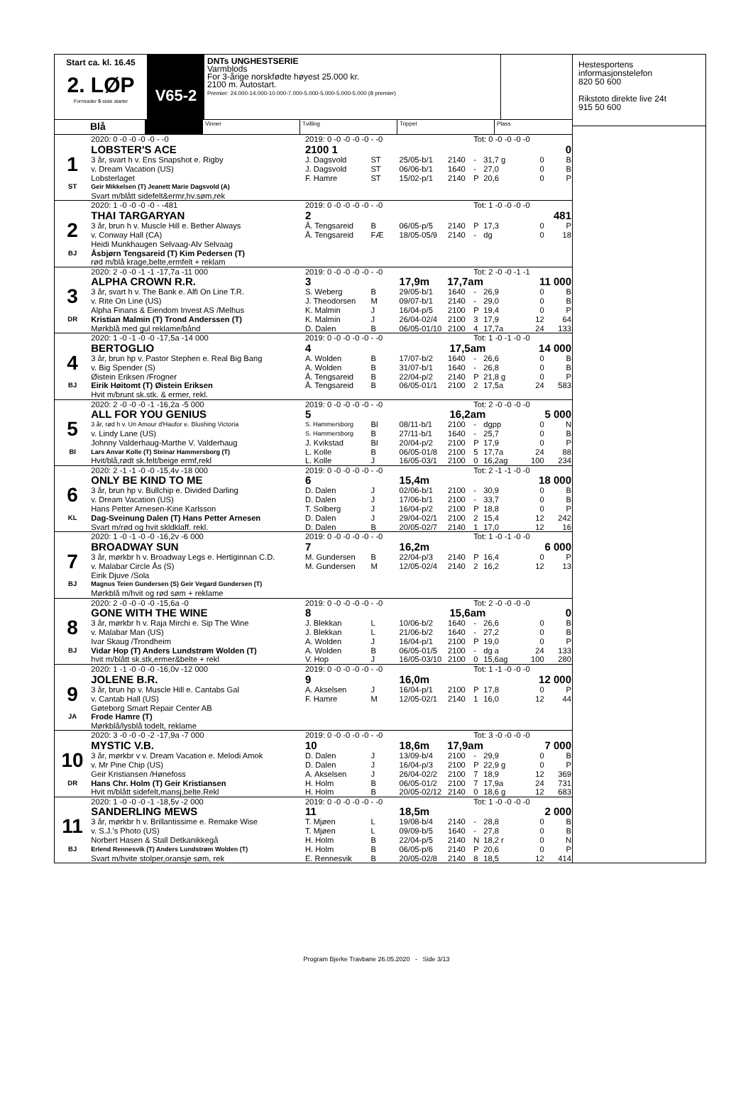Start ca. kl. 16.45
2. LØP
Formrader 5 siste starter
V65-2
DNTs UNGHESTSERIE
Varmblods
For 3-årige norskfødte høyest 25.000 kr.
2100 m. Autostart.
Premier: 24.000-14.000-10.000-7.000-5.000-5.000-5.000-5.000 (8 premier)
Blå
Vinner Tvilling Trippel Plass
| | 2020: 0 -0 -0 -0 -0 - -0 | 2019: 0 -0 -0 -0 -0 - -0 | | | | Tot: 0 -0 -0 -0 -0 | | | |
| | LOBSTER'S ACE | 2100 1 | | | | | | 0 | |
| 1 | 3 år, svart h v. Ens Snapshot e. Rigby | J. Dagsvold | ST | 25/05-b/1 | 2140 | - | 31,7 g | 0 | B |
| | v. Dream Vacation (US) | J. Dagsvold | ST | 06/06-b/1 | 1640 | - | 27,0 | 0 | B |
| | Lobsterlaget | F. Hamre | ST | 15/02-p/1 | 2140 | P | 20,6 | 0 | P |
| ST | Geir Mikkelsen (T) Jeanett Marie Dagsvold (A) | | | | | | | | |
| | Svart m/blått sidefelt&ermr,hv.søm,rek | | | | | | | | |
| | 2020: 1 -0 -0 -0 -0 - -481 | 2019: 0 -0 -0 -0 -0 - -0 | | | | Tot: 1 -0 -0 -0 -0 | | | |
| | THAI TARGARYAN | 2 | | | | | | 481 | |
| 2 | 3 år, brun h v. Muscle Hill e. Bether Always | Å. Tengsareid | B | 06/05-p/5 | 2140 | P | 17,3 | 0 | P |
| | v. Conway Hall (CA) | Å. Tengsareid | FÆ | 18/05-05/9 | 2140 | - | dg | 0 | 18 |
| | Heidi Munkhaugen Selvaag-Alv Selvaag | | | | | | | | |
| BJ | Åsbjørn Tengsareid (T) Kim Pedersen (T) | | | | | | | | |
| | rød m/blå krage,belte,ermfelt + reklam | | | | | | | | |
| | 2020: 2 -0 -0 -1 -1 -17,7a -11 000 | 2019: 0 -0 -0 -0 -0 - -0 | | | | Tot: 2 -0 -0 -1 -1 | | | |
| | ALPHA CROWN R.R. | 3 | | 17,9m 17,7am | | | | 11 000 | |
| 3 | 3 år, svart h v. The Bank e. Alfi On Line T.R. | S. Weberg | B | 29/05-b/1 | 1640 | - | 26,9 | 0 | B |
| | v. Rite On Line (US) | J. Theodorsen | M | 09/07-b/1 | 2140 | - | 29,0 | 0 | B |
| | Alpha Finans & Eiendom Invest AS /Melhus | K. Malmin | J | 16/04-p/5 | 2100 | P | 19,4 | 0 | P |
| DR | Kristian Malmin (T) Trond Anderssen (T) | K. Malmin | J | 26/04-02/4 | 2100 | 3 | 17,9 | 12 | 64 |
| | Mørkblå med gul reklame/bånd | D. Dalen | B | 06/05-01/10 | 2100 | 4 | 17,7a | 24 | 133 |
| | 2020: 1 -0 -1 -0 -0 -17,5a -14 000 | 2019: 0 -0 -0 -0 -0 - -0 | | | | Tot: 1 -0 -1 -0 -0 | | | |
| | BERTOGLIO | 4 | | 17,5am | | | | 14 000 | |
| 4 | 3 år, brun hp v. Pastor Stephen e. Real Big Bang | A. Wolden | B | 17/07-b/2 | 1640 | - | 26,6 | 0 | B |
| | v. Big Spender (S) | A. Wolden | B | 31/07-b/1 | 1640 | - | 26,8 | 0 | B |
| | Øistein Eriksen /Frogner | Å. Tengsareid | B | 22/04-p/2 | 2140 | P | 21,8 g | 0 | P |
| BJ | Eirik Høitomt (T) Øistein Eriksen | Å. Tengsareid | B | 06/05-01/1 | 2100 | 2 | 17,5a | 24 | 583 |
| | Hvit m/brunt sk.stk. & ermer, rekl. | | | | | | | | |
| | 2020: 2 -0 -0 -0 -1 -16,2a -5 000 | 2019: 0 -0 -0 -0 -0 - -0 | | | | Tot: 2 -0 -0 -0 -0 | | | |
| | ALL FOR YOU GENIUS | 5 | | 16,2am | | | | 5 000 | |
| 5 | 3 år, rød h v. Un Amour d'Haufor e. Blushing Victoria | S. Hammersborg | BI | 08/11-b/1 | 2100 | - | dgpp | 0 | N |
| | v. Lindy Lane (US) | S. Hammersborg | B | 27/11-b/1 | 1640 | - | 25,7 | 0 | B |
| | Johnny Valderhaug-Marthe V. Valderhaug | J. Kvikstad | BI | 20/04-p/2 | 2100 | P | 17,9 | 0 | P |
| BI | Lars Anvar Kolle (T) Steinar Hammersborg (T) | L. Kolle | B | 06/05-01/8 | 2100 | 5 | 17,7a | 24 | 88 |
| | Hvit/blå,rødt sk.felt/beige ermf,rekl | L. Kolle | J | 16/05-03/1 | 2100 | 0 | 16,2ag | 100 | 234 |
| | 2020: 2 -1 -1 -0 -0 -15,4v -18 000 | 2019: 0 -0 -0 -0 -0 - -0 | | | | Tot: 2 -1 -1 -0 -0 | | | |
| | ONLY BE KIND TO ME | 6 | | 15,4m | | | | 18 000 | |
| 6 | 3 år, brun hp v. Bullchip e. Divided Darling | D. Dalen | J | 02/06-b/1 | 2100 | - | 30,9 | 0 | B |
| | v. Dream Vacation (US) | D. Dalen | J | 17/06-b/1 | 2100 | - | 33,7 | 0 | B |
| | Hans Petter Arnesen-Kine Karlsson | T. Solberg | J | 16/04-p/2 | 2100 | P | 18,8 | 0 | P |
| KL | Dag-Sveinung Dalen (T) Hans Petter Arnesen | D. Dalen | J | 29/04-02/1 | 2100 | 2 | 15,4 | 12 | 242 |
| | Svart m/rød og hvit skldklaff. rekl. | D. Dalen | B | 20/05-02/7 | 2140 | 1 | 17,0 | 12 | 16 |
| | 2020: 1 -0 -1 -0 -0 -16,2v -6 000 | 2019: 0 -0 -0 -0 -0 - -0 | | | | Tot: 1 -0 -1 -0 -0 | | | |
| | BROADWAY SUN | 7 | | 16,2m | | | | 6 000 | |
| 7 | 3 år, mørkbr h v. Broadway Legs e. Hertiginnan C.D. | M. Gundersen | B | 22/04-p/3 | 2140 | P | 16,4 | 0 | P |
| | v. Malabar Circle Ås (S) | M. Gundersen | M | 12/05-02/4 | 2140 | 2 | 16,2 | 12 | 13 |
| | Eirik Djuve /Sola | | | | | | | | |
| BJ | Magnus Teien Gundersen (S) Geir Vegard Gundersen (T) | | | | | | | | |
| | Mørkblå m/hvit og rød søm + reklame | | | | | | | | |
| | 2020: 2 -0 -0 -0 -0 -15,6a -0 | 2019: 0 -0 -0 -0 -0 - -0 | | | | Tot: 2 -0 -0 -0 -0 | | | |
| | GONE WITH THE WINE | 8 | | 15,6am | | | | 0 | |
| 8 | 3 år, mørkbr h v. Raja Mirchi e. Sip The Wine | J. Blekkan | L | 10/06-b/2 | 1640 | - | 26,6 | 0 | B |
| | v. Malabar Man (US) | J. Blekkan | L | 21/06-b/2 | 1640 | - | 27,2 | 0 | B |
| | Ivar Skaug /Trondheim | A. Wolden | J | 16/04-p/1 | 2100 | P | 19,0 | 0 | P |
| BJ | Vidar Hop (T) Anders Lundstrøm Wolden (T) | A. Wolden | B | 06/05-01/5 | 2100 | - | dg a | 24 | 133 |
| | hvit m/blått sk.stk,ermer&belte + rekl | V. Hop | J | 16/05-03/10 | 2100 | 0 | 15,6ag | 100 | 280 |
| | 2020: 1 -1 -0 -0 -0 -16,0v -12 000 | 2019: 0 -0 -0 -0 -0 - -0 | | | | Tot: 1 -1 -0 -0 -0 | | | |
| | JOLENE B.R. | 9 | | 16,0m | | | | 12 000 | |
| 9 | 3 år, brun hp v. Muscle Hill e. Cantabs Gal | A. Akselsen | J | 16/04-p/1 | 2100 | P | 17,8 | 0 | P |
| | v. Cantab Hall (US) | F. Hamre | M | 12/05-02/1 | 2140 | 1 | 16,0 | 12 | 44 |
| | Gøteborg Smart Repair Center AB | | | | | | | | |
| JA | Frode Hamre (T) | | | | | | | | |
| | Mørkblå/lysblå todelt, reklame | | | | | | | | |
| | 2020: 3 -0 -0 -0 -2 -17,9a -7 000 | 2019: 0 -0 -0 -0 -0 - -0 | | | | Tot: 3 -0 -0 -0 -0 | | | |
| | MYSTIC V.B. | 10 | | 18,6m 17,9am | | | | 7 000 | |
| 10 | 3 år, mørkbr v v. Dream Vacation e. Melodi Amok | D. Dalen | J | 13/09-b/4 | 2100 | - | 29,9 | 0 | B |
| | v. Mr Pine Chip (US) | D. Dalen | J | 16/04-p/3 | 2100 | P | 22,9 g | 0 | P |
| | Geir Kristiansen /Hønefoss | A. Akselsen | J | 26/04-02/2 | 2100 | 7 | 18,9 | 12 | 369 |
| DR | Hans Chr. Holm (T) Geir Kristiansen | H. Holm | B | 06/05-01/2 | 2100 | 7 | 17,9a | 24 | 731 |
| | Hvit m/blått sidefelt,mansj,belte.Rekl | H. Holm | B | 20/05-02/12 | 2140 | 0 | 18,6 g | 12 | 683 |
| | 2020: 1 -0 -0 -0 -1 -18,5v -2 000 | 2019: 0 -0 -0 -0 -0 - -0 | | | | Tot: 1 -0 -0 -0 -0 | | | |
| | SANDERLING MEWS | 11 | | 18,5m | | | | 2 000 | |
| 11 | 3 år, mørkbr h v. Brillantissime e. Remake Wise | T. Mjøen | L | 19/08-b/4 | 2140 | - | 28,8 | 0 | B |
| | v. S.J.'s Photo (US) | T. Mjøen | L | 09/09-b/5 | 1640 | - | 27,8 | 0 | B |
| | Norbert Hasen & Stall Detkanikkegå | H. Holm | B | 22/04-p/5 | 2140 | N | 18,2 r | 0 | N |
| BJ | Erlend Rennesvik (T) Anders Lundstrøm Wolden (T) | H. Holm | B | 06/05-p/6 | 2140 | P | 20,6 | 0 | P |
| | Svart m/hvite stolper,oransje søm, rek | E. Rennesvik | B | 20/05-02/8 | 2140 | 8 | 18,5 | 12 | 414 |
Hestesportens
informasjonstelefon
820 50 600
Rikstoto direkte live 24t
915 50 600
Program Bjerke Travbane 26.05.2020 - Side 3/13